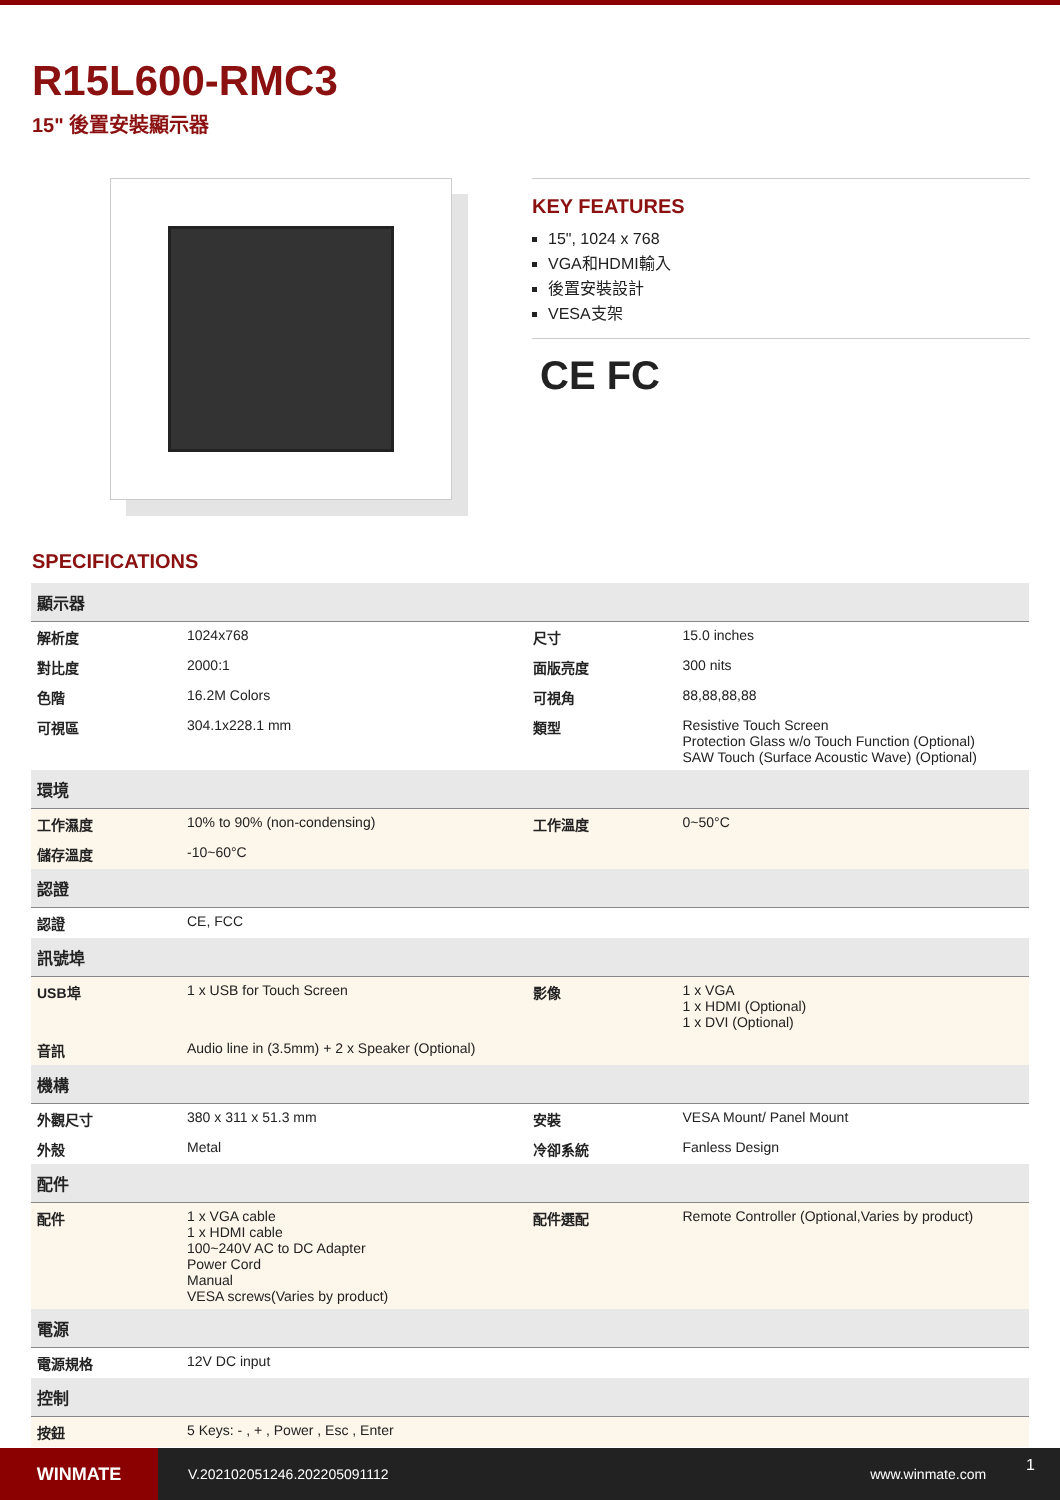R15L600-RMC3
15" 後置安裝顯示器
KEY FEATURES
15", 1024 x 768
VGA和HDMI輸入
後置安裝設計
VESA支架
CE FC
SPECIFICATIONS
| 顯示器 | | | |
| --- | --- | --- | --- |
| 解析度 | 1024x768 | 尺寸 | 15.0 inches |
| 對比度 | 2000:1 | 面版亮度 | 300 nits |
| 色階 | 16.2M Colors | 可視角 | 88,88,88,88 |
| 可視區 | 304.1x228.1 mm | 類型 | Resistive Touch Screen Protection Glass w/o Touch Function (Optional) SAW Touch (Surface Acoustic Wave) (Optional) |
| 環境 | | | |
| 工作濕度 | 10% to 90% (non-condensing) | 工作溫度 | 0~50°C |
| 儲存溫度 | -10~60°C | | |
| 認證 | | | |
| 認證 | CE, FCC | | |
| 訊號埠 | | | |
| USB埠 | 1 x USB for Touch Screen | 影像 | 1 x VGA 1 x HDMI (Optional) 1 x DVI (Optional) |
| 音訊 | Audio line in (3.5mm) + 2 x Speaker (Optional) | | |
| 機構 | | | |
| 外觀尺寸 | 380 x 311 x 51.3 mm | 安裝 | VESA Mount/ Panel Mount |
| 外殼 | Metal | 冷卻系統 | Fanless Design |
| 配件 | | | |
| 配件 | 1 x VGA cable 1 x HDMI cable 100~240V AC to DC Adapter Power Cord Manual VESA screws(Varies by product) | 配件選配 | Remote Controller (Optional,Varies by product) |
| 電源 | | | |
| 電源規格 | 12V DC input | | |
| 控制 | | | |
| 按鈕 | 5 Keys: - , + , Power , Esc , Enter | | |
WINMATE
V.202102051246.202205091112 www.winmate.com
1